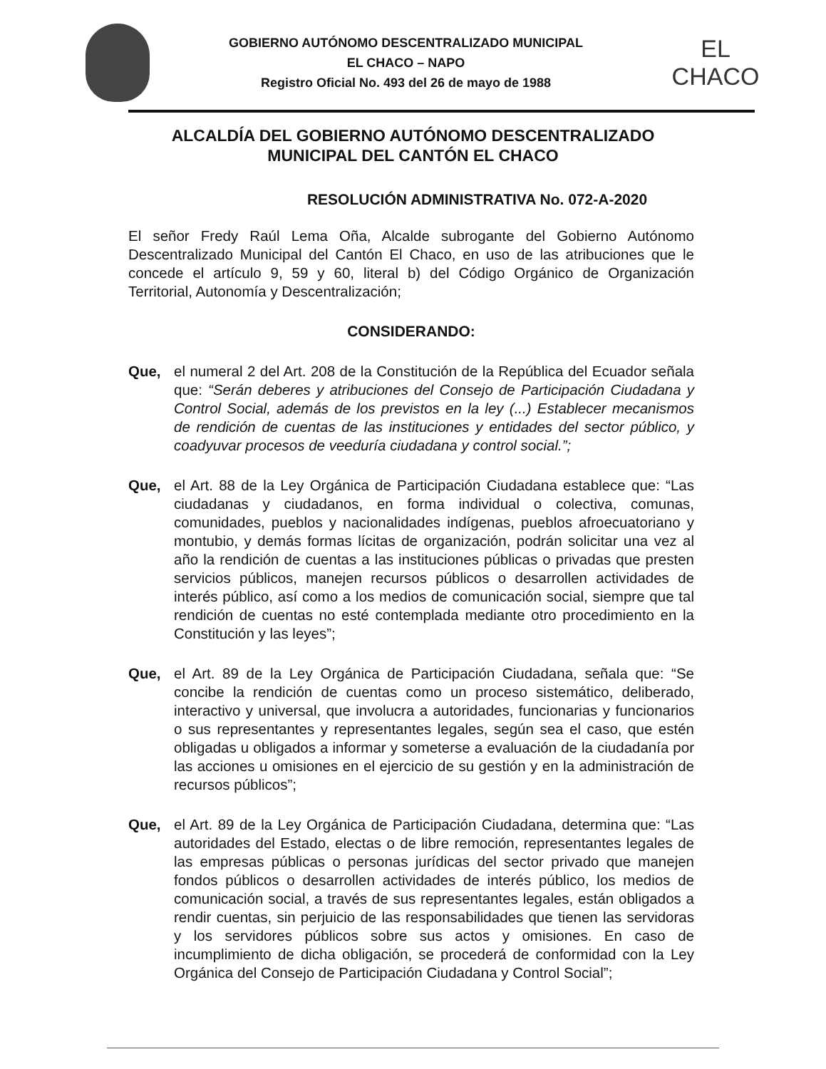GOBIERNO AUTÓNOMO DESCENTRALIZADO MUNICIPAL
EL CHACO – NAPO
Registro Oficial No. 493 del 26 de mayo de 1988
EL
CHACO
ALCALDÍA DEL GOBIERNO AUTÓNOMO DESCENTRALIZADO MUNICIPAL DEL CANTÓN EL CHACO
RESOLUCIÓN ADMINISTRATIVA No. 072-A-2020
El señor Fredy Raúl Lema Oña, Alcalde subrogante del Gobierno Autónomo Descentralizado Municipal del Cantón El Chaco, en uso de las atribuciones que le concede el artículo 9, 59 y 60, literal b) del Código Orgánico de Organización Territorial, Autonomía y Descentralización;
CONSIDERANDO:
Que, el numeral 2 del Art. 208 de la Constitución de la República del Ecuador señala que: “Serán deberes y atribuciones del Consejo de Participación Ciudadana y Control Social, además de los previstos en la ley (...) Establecer mecanismos de rendición de cuentas de las instituciones y entidades del sector público, y coadyuvar procesos de veeduría ciudadana y control social.”;
Que, el Art. 88 de la Ley Orgánica de Participación Ciudadana establece que: “Las ciudadanas y ciudadanos, en forma individual o colectiva, comunas, comunidades, pueblos y nacionalidades indígenas, pueblos afroecuatoriano y montubio, y demás formas lícitas de organización, podrán solicitar una vez al año la rendición de cuentas a las instituciones públicas o privadas que presten servicios públicos, manejen recursos públicos o desarrollen actividades de interés público, así como a los medios de comunicación social, siempre que tal rendición de cuentas no esté contemplada mediante otro procedimiento en la Constitución y las leyes”;
Que, el Art. 89 de la Ley Orgánica de Participación Ciudadana, señala que: “Se concibe la rendición de cuentas como un proceso sistemático, deliberado, interactivo y universal, que involucra a autoridades, funcionarias y funcionarios o sus representantes y representantes legales, según sea el caso, que estén obligadas u obligados a informar y someterse a evaluación de la ciudadanía por las acciones u omisiones en el ejercicio de su gestión y en la administración de recursos públicos”;
Que, el Art. 89 de la Ley Orgánica de Participación Ciudadana, determina que: “Las autoridades del Estado, electas o de libre remoción, representantes legales de las empresas públicas o personas jurídicas del sector privado que manejen fondos públicos o desarrollen actividades de interés público, los medios de comunicación social, a través de sus representantes legales, están obligados a rendir cuentas, sin perjuicio de las responsabilidades que tienen las servidoras y los servidores públicos sobre sus actos y omisiones. En caso de incumplimiento de dicha obligación, se procederá de conformidad con la Ley Orgánica del Consejo de Participación Ciudadana y Control Social”;